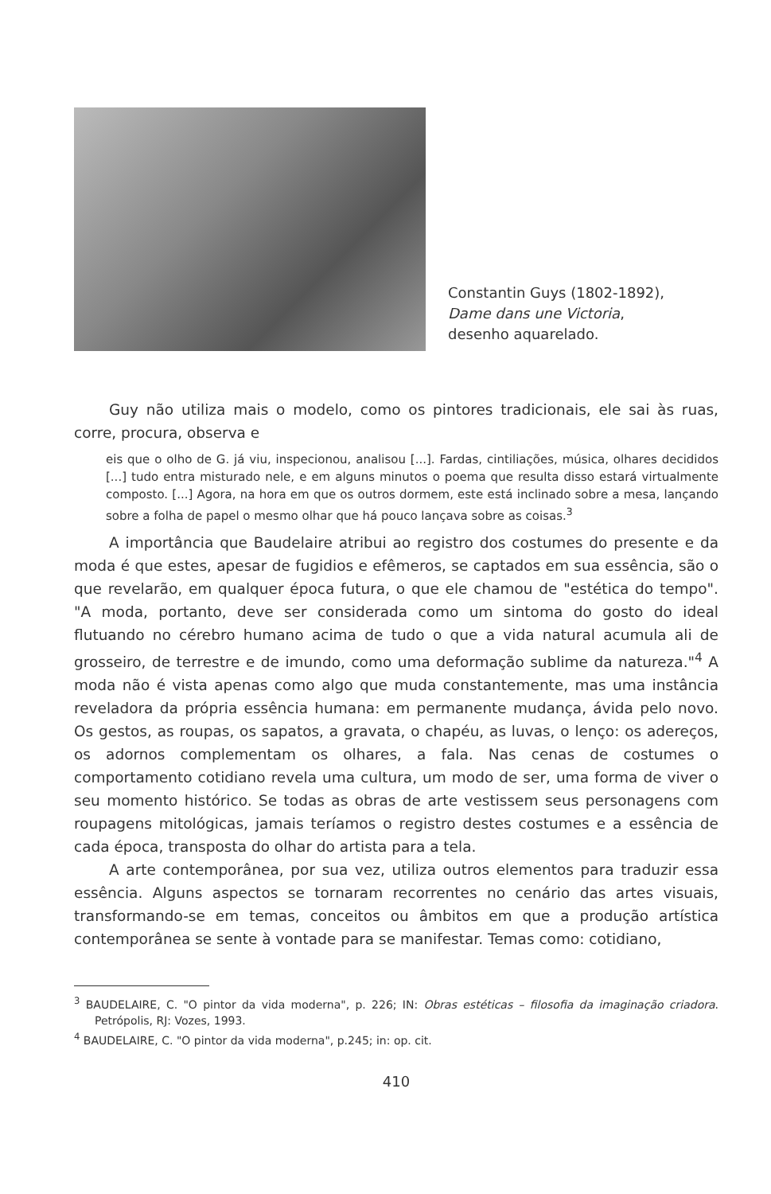Constantin Guys (1802-1892),
Dame dans une Victoria,
desenho aquarelado.
Guy não utiliza mais o modelo, como os pintores tradicionais, ele sai às ruas, corre, procura, observa e
eis que o olho de G. já viu, inspecionou, analisou [...]. Fardas, cintiliações, música, olhares decididos [...] tudo entra misturado nele, e em alguns minutos o poema que resulta disso estará virtualmente composto. [...] Agora, na hora em que os outros dormem, este está inclinado sobre a mesa, lançando sobre a folha de papel o mesmo olhar que há pouco lançava sobre as coisas.<sup>3</sup>
A importância que Baudelaire atribui ao registro dos costumes do presente e da moda é que estes, apesar de fugidios e efêmeros, se captados em sua essência, são o que revelarão, em qualquer época futura, o que ele chamou de "estética do tempo". "A moda, portanto, deve ser considerada como um sintoma do gosto do ideal flutuando no cérebro humano acima de tudo o que a vida natural acumula ali de grosseiro, de terrestre e de imundo, como uma deformação sublime da natureza."<sup>4</sup> A moda não é vista apenas como algo que muda constantemente, mas uma instância reveladora da própria essência humana: em permanente mudança, ávida pelo novo. Os gestos, as roupas, os sapatos, a gravata, o chapéu, as luvas, o lenço: os adereços, os adornos complementam os olhares, a fala. Nas cenas de costumes o comportamento cotidiano revela uma cultura, um modo de ser, uma forma de viver o seu momento histórico. Se todas as obras de arte vestissem seus personagens com roupagens mitológicas, jamais teríamos o registro destes costumes e a essência de cada época, transposta do olhar do artista para a tela.
A arte contemporânea, por sua vez, utiliza outros elementos para traduzir essa essência. Alguns aspectos se tornaram recorrentes no cenário das artes visuais, transformando-se em temas, conceitos ou âmbitos em que a produção artística contemporânea se sente à vontade para se manifestar. Temas como: cotidiano,
<sup>3</sup> BAUDELAIRE, C. "O pintor da vida moderna", p. 226; IN: Obras estéticas – filosofia da imaginação criadora. Petrópolis, RJ: Vozes, 1993.
<sup>4</sup> BAUDELAIRE, C. "O pintor da vida moderna", p.245; in: op. cit.
410